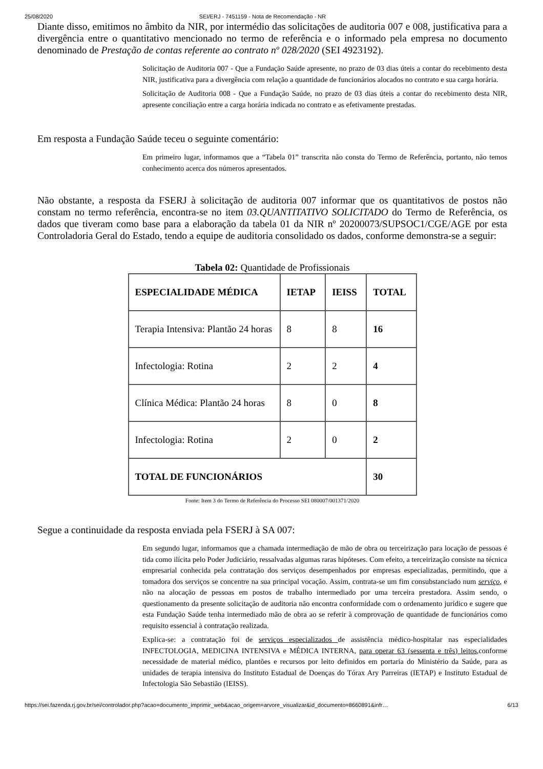25/08/2020 SEI/ERJ - 7451159 - Nota de Recomendação - NR
Diante disso, emitimos no âmbito da NIR, por intermédio das solicitações de auditoria 007 e 008, justificativa para a divergência entre o quantitativo mencionado no termo de referência e o informado pela empresa no documento denominado de Prestação de contas referente ao contrato nº 028/2020 (SEI 4923192).
Solicitação de Auditoria 007 - Que a Fundação Saúde apresente, no prazo de 03 dias úteis a contar do recebimento desta NIR, justificativa para a divergência com relação a quantidade de funcionários alocados no contrato e sua carga horária.
Solicitação de Auditoria 008 - Que a Fundação Saúde, no prazo de 03 dias úteis a contar do recebimento desta NIR, apresente conciliação entre a carga horária indicada no contrato e as efetivamente prestadas.
Em resposta a Fundação Saúde teceu o seguinte comentário:
Em primeiro lugar, informamos que a “Tabela 01” transcrita não consta do Termo de Referência, portanto, não temos conhecimento acerca dos números apresentados.
Não obstante, a resposta da FSERJ à solicitação de auditoria 007 informar que os quantitativos de postos não constam no termo referência, encontra-se no item 03.QUANTITATIVO SOLICITADO do Termo de Referência, os dados que tiveram como base para a elaboração da tabela 01 da NIR nº 20200073/SUPSOC1/CGE/AGE por esta Controladoria Geral do Estado, tendo a equipe de auditoria consolidado os dados, conforme demonstra-se a seguir:
Tabela 02: Quantidade de Profissionais
| ESPECIALIDADE MÉDICA | IETAP | IEISS | TOTAL |
| --- | --- | --- | --- |
| Terapia Intensiva: Plantão 24 horas | 8 | 8 | 16 |
| Infectologia: Rotina | 2 | 2 | 4 |
| Clínica Médica: Plantão 24 horas | 8 | 0 | 8 |
| Infectologia: Rotina | 2 | 0 | 2 |
| TOTAL DE FUNCIONÁRIOS | | | 30 |
Fonte: Item 3 do Termo de Referência do Processo SEI 080007/001371/2020
Segue a continuidade da resposta enviada pela FSERJ à SA 007:
Em segundo lugar, informamos que a chamada intermediação de mão de obra ou terceirização para locação de pessoas é tida como ilícita pelo Poder Judiciário, ressalvadas algumas raras hipóteses. Com efeito, a terceirização consiste na técnica empresarial conhecida pela contratação dos serviços desempenhados por empresas especializadas, permitindo, que a tomadora dos serviços se concentre na sua principal vocação. Assim, contrata-se um fim consubstanciado num serviço, e não na alocação de pessoas em postos de trabalho intermediado por uma terceira prestadora. Assim sendo, o questionamento da presente solicitação de auditoria não encontra conformidade com o ordenamento jurídico e sugere que esta Fundação Saúde tenha intermediado mão de obra ao se referir à comprovação de quantidade de funcionários como requisito essencial à contratação realizada.
Explica-se: a contratação foi de serviços especializados de assistência médico-hospitalar nas especialidades INFECTOLOGIA, MEDICINA INTENSIVA e MÉDICA INTERNA, para operar 63 (sessenta e três) leitos,conforme necessidade de material médico, plantões e recursos por leito definidos em portaria do Ministério da Saúde, para as unidades de terapia intensiva do Instituto Estadual de Doenças do Tórax Ary Parreiras (IETAP) e Instituto Estadual de Infectologia São Sebastião (IEISS).
https://sei.fazenda.rj.gov.br/sei/controlador.php?acao=documento_imprimir_web&acao_origem=arvore_visualizar&id_documento=8660891&infr… 6/13